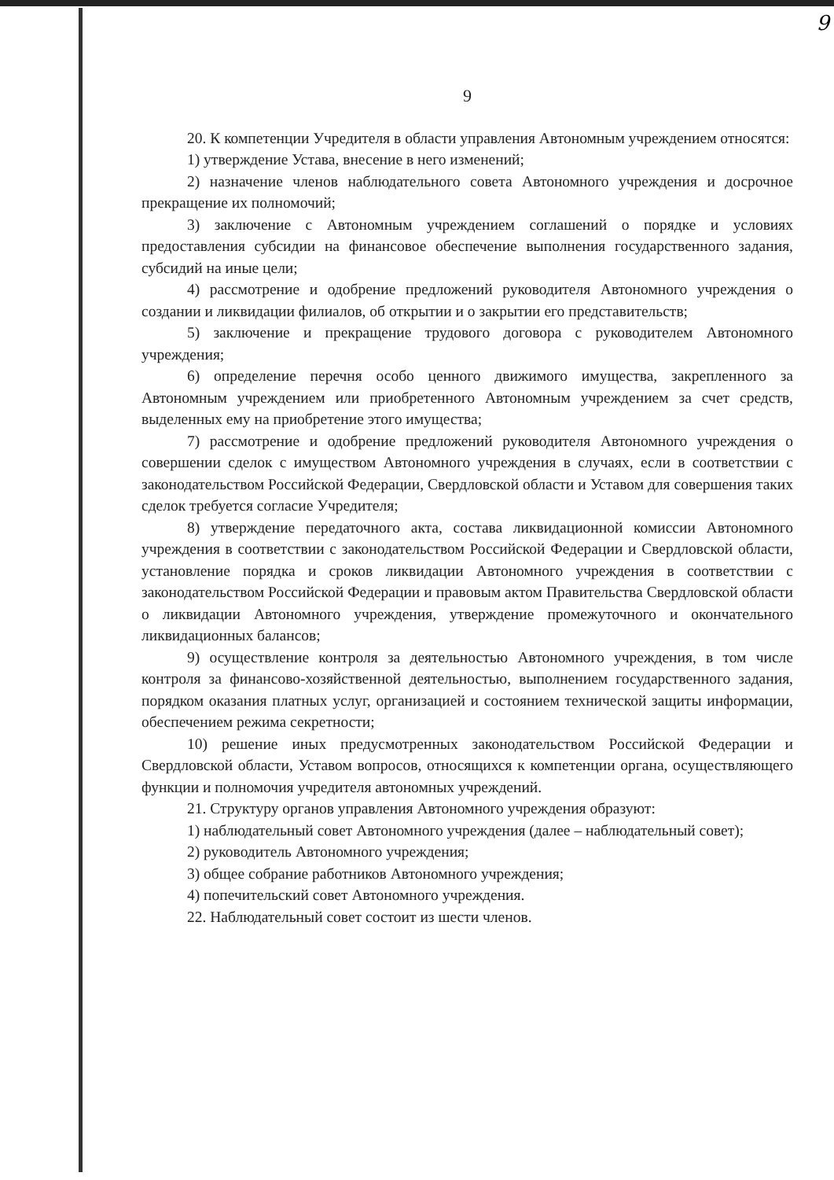9
9
20. К компетенции Учредителя в области управления Автономным учреждением относятся:
1) утверждение Устава, внесение в него изменений;
2) назначение членов наблюдательного совета Автономного учреждения и досрочное прекращение их полномочий;
3) заключение с Автономным учреждением соглашений о порядке и условиях предоставления субсидии на финансовое обеспечение выполнения государственного задания, субсидий на иные цели;
4) рассмотрение и одобрение предложений руководителя Автономного учреждения о создании и ликвидации филиалов, об открытии и о закрытии его представительств;
5) заключение и прекращение трудового договора с руководителем Автономного учреждения;
6) определение перечня особо ценного движимого имущества, закрепленного за Автономным учреждением или приобретенного Автономным учреждением за счет средств, выделенных ему на приобретение этого имущества;
7) рассмотрение и одобрение предложений руководителя Автономного учреждения о совершении сделок с имуществом Автономного учреждения в случаях, если в соответствии с законодательством Российской Федерации, Свердловской области и Уставом для совершения таких сделок требуется согласие Учредителя;
8) утверждение передаточного акта, состава ликвидационной комиссии Автономного учреждения в соответствии с законодательством Российской Федерации и Свердловской области, установление порядка и сроков ликвидации Автономного учреждения в соответствии с законодательством Российской Федерации и правовым актом Правительства Свердловской области о ликвидации Автономного учреждения, утверждение промежуточного и окончательного ликвидационных балансов;
9) осуществление контроля за деятельностью Автономного учреждения, в том числе контроля за финансово-хозяйственной деятельностью, выполнением государственного задания, порядком оказания платных услуг, организацией и состоянием технической защиты информации, обеспечением режима секретности;
10) решение иных предусмотренных законодательством Российской Федерации и Свердловской области, Уставом вопросов, относящихся к компетенции органа, осуществляющего функции и полномочия учредителя автономных учреждений.
21. Структуру органов управления Автономного учреждения образуют:
1) наблюдательный совет Автономного учреждения (далее – наблюдательный совет);
2) руководитель Автономного учреждения;
3) общее собрание работников Автономного учреждения;
4) попечительский совет Автономного учреждения.
22. Наблюдательный совет состоит из шести членов.